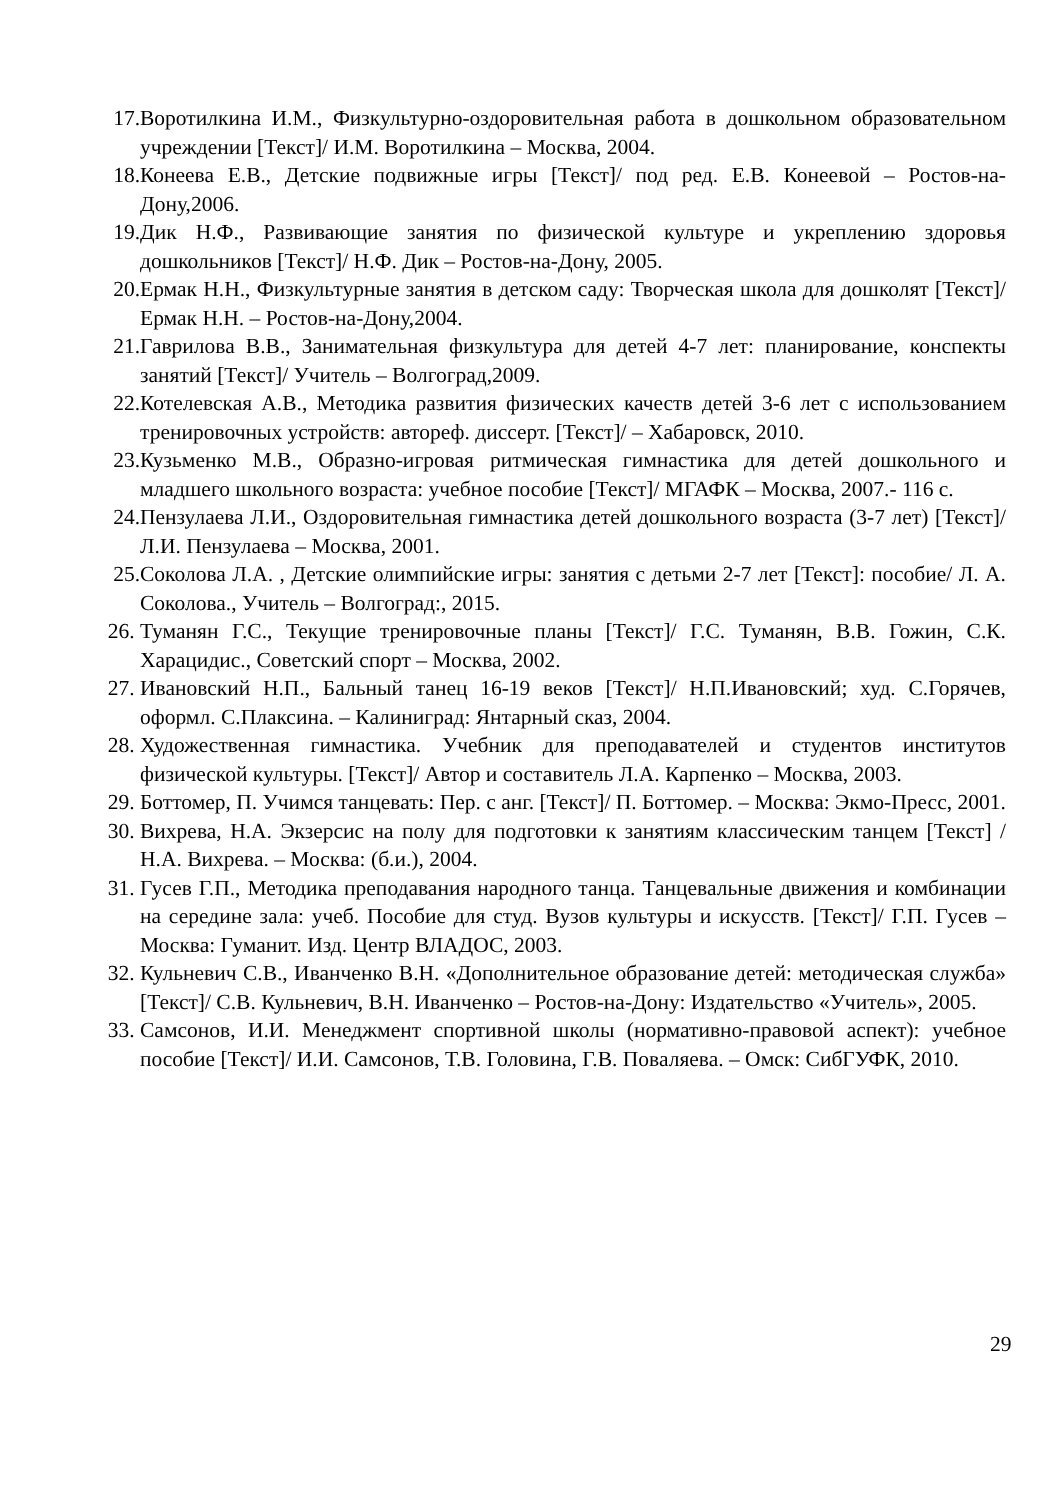17. Воротилкина И.М., Физкультурно-оздоровительная работа в дошкольном образовательном учреждении [Текст]/ И.М. Воротилкина – Москва, 2004.
18. Конеева Е.В., Детские подвижные игры [Текст]/ под ред. Е.В. Конеевой – Ростов-на-Дону,2006.
19. Дик Н.Ф., Развивающие занятия по физической культуре и укреплению здоровья дошкольников [Текст]/ Н.Ф. Дик – Ростов-на-Дону, 2005.
20. Ермак Н.Н., Физкультурные занятия в детском саду: Творческая школа для дошколят [Текст]/ Ермак Н.Н. – Ростов-на-Дону,2004.
21. Гаврилова В.В., Занимательная физкультура для детей 4-7 лет: планирование, конспекты занятий [Текст]/ Учитель – Волгоград,2009.
22. Котелевская А.В., Методика развития физических качеств детей 3-6 лет с использованием тренировочных устройств: автореф. диссерт. [Текст]/ – Хабаровск, 2010.
23. Кузьменко М.В., Образно-игровая ритмическая гимнастика для детей дошкольного и младшего школьного возраста: учебное пособие [Текст]/ МГАФК – Москва, 2007.- 116 с.
24. Пензулаева Л.И., Оздоровительная гимнастика детей дошкольного возраста (3-7 лет) [Текст]/ Л.И. Пензулаева – Москва, 2001.
25. Соколова Л.А. , Детские олимпийские игры: занятия с детьми 2-7 лет [Текст]: пособие/ Л. А. Соколова., Учитель – Волгоград:, 2015.
26. Туманян Г.С., Текущие тренировочные планы [Текст]/ Г.С. Туманян, В.В. Гожин, С.К. Харацидис., Советский спорт – Москва, 2002.
27. Ивановский Н.П., Бальный танец 16-19 веков [Текст]/ Н.П.Ивановский; худ. С.Горячев, оформл. С.Плаксина. – Калиниград: Янтарный сказ, 2004.
28. Художественная гимнастика. Учебник для преподавателей и студентов институтов физической культуры. [Текст]/ Автор и составитель Л.А. Карпенко – Москва, 2003.
29. Боттомер, П. Учимся танцевать: Пер. с анг. [Текст]/ П. Боттомер. – Москва: Экмо-Пресс, 2001.
30. Вихрева, Н.А. Экзерсис на полу для подготовки к занятиям классическим танцем [Текст] / Н.А. Вихрева. – Москва: (б.и.), 2004.
31. Гусев Г.П., Методика преподавания народного танца. Танцевальные движения и комбинации на середине зала: учеб. Пособие для студ. Вузов культуры и искусств. [Текст]/ Г.П. Гусев – Москва: Гуманит. Изд. Центр ВЛАДОС, 2003.
32. Кульневич С.В., Иванченко В.Н. «Дополнительное образование детей: методическая служба» [Текст]/ С.В. Кульневич, В.Н. Иванченко – Ростов-на-Дону: Издательство «Учитель», 2005.
33. Самсонов, И.И. Менеджмент спортивной школы (нормативно-правовой аспект): учебное пособие [Текст]/ И.И. Самсонов, Т.В. Головина, Г.В. Поваляева. – Омск: СибГУФК, 2010.
29